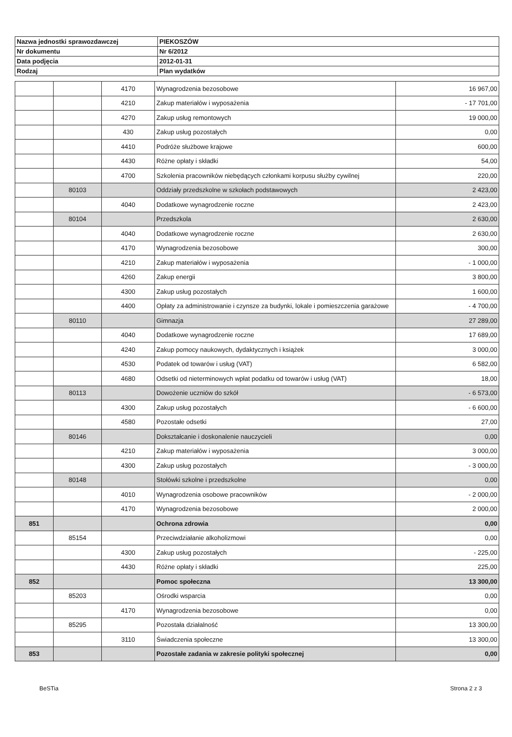| Nazwa jednostki sprawozdawczej | PIEKOSZÓW |
| Nr dokumentu | Nr 6/2012 |
| Data podjęcia | 2012-01-31 |
| Rodzaj | Plan wydatków |
| | | 4170 | Wynagrodzenia bezosobowe | 16 967,00 |
| | | 4210 | Zakup materiałów i wyposażenia | - 17 701,00 |
| | | 4270 | Zakup usług remontowych | 19 000,00 |
| | | 430 | Zakup usług pozostałych | 0,00 |
| | | 4410 | Podróże służbowe krajowe | 600,00 |
| | | 4430 | Różne opłaty i składki | 54,00 |
| | | 4700 | Szkolenia pracowników niebędących członkami korpusu służby cywilnej | 220,00 |
| | 80103 | | Oddziały przedszkolne w szkołach podstawowych | 2 423,00 |
| | | 4040 | Dodatkowe wynagrodzenie roczne | 2 423,00 |
| | 80104 | | Przedszkola | 2 630,00 |
| | | 4040 | Dodatkowe wynagrodzenie roczne | 2 630,00 |
| | | 4170 | Wynagrodzenia bezosobowe | 300,00 |
| | | 4210 | Zakup materiałów i wyposażenia | - 1 000,00 |
| | | 4260 | Zakup energii | 3 800,00 |
| | | 4300 | Zakup usług pozostałych | 1 600,00 |
| | | 4400 | Opłaty za administrowanie i czynsze za budynki, lokale i pomieszczenia garażowe | - 4 700,00 |
| | 80110 | | Gimnazja | 27 289,00 |
| | | 4040 | Dodatkowe wynagrodzenie roczne | 17 689,00 |
| | | 4240 | Zakup pomocy naukowych, dydaktycznych i książek | 3 000,00 |
| | | 4530 | Podatek od towarów i usług (VAT) | 6 582,00 |
| | | 4680 | Odsetki od nieterminowych wpłat podatku od towarów i usług (VAT) | 18,00 |
| | 80113 | | Dowożenie uczniów do szkół | - 6 573,00 |
| | | 4300 | Zakup usług pozostałych | - 6 600,00 |
| | | 4580 | Pozostałe odsetki | 27,00 |
| | 80146 | | Dokształcanie i doskonalenie nauczycieli | 0,00 |
| | | 4210 | Zakup materiałów i wyposażenia | 3 000,00 |
| | | 4300 | Zakup usług pozostałych | - 3 000,00 |
| | 80148 | | Stołówki szkolne i przedszkolne | 0,00 |
| | | 4010 | Wynagrodzenia osobowe pracowników | - 2 000,00 |
| | | 4170 | Wynagrodzenia bezosobowe | 2 000,00 |
| 851 | | | Ochrona zdrowia | 0,00 |
| | 85154 | | Przeciwdziałanie alkoholizmowi | 0,00 |
| | | 4300 | Zakup usług pozostałych | - 225,00 |
| | | 4430 | Różne opłaty i składki | 225,00 |
| 852 | | | Pomoc społeczna | 13 300,00 |
| | 85203 | | Ośrodki wsparcia | 0,00 |
| | | 4170 | Wynagrodzenia bezosobowe | 0,00 |
| | 85295 | | Pozostała działalność | 13 300,00 |
| | | 3110 | Świadczenia społeczne | 13 300,00 |
| 853 | | | Pozostałe zadania w zakresie polityki społecznej | 0,00 |
BeSTia Strona 2 z 3